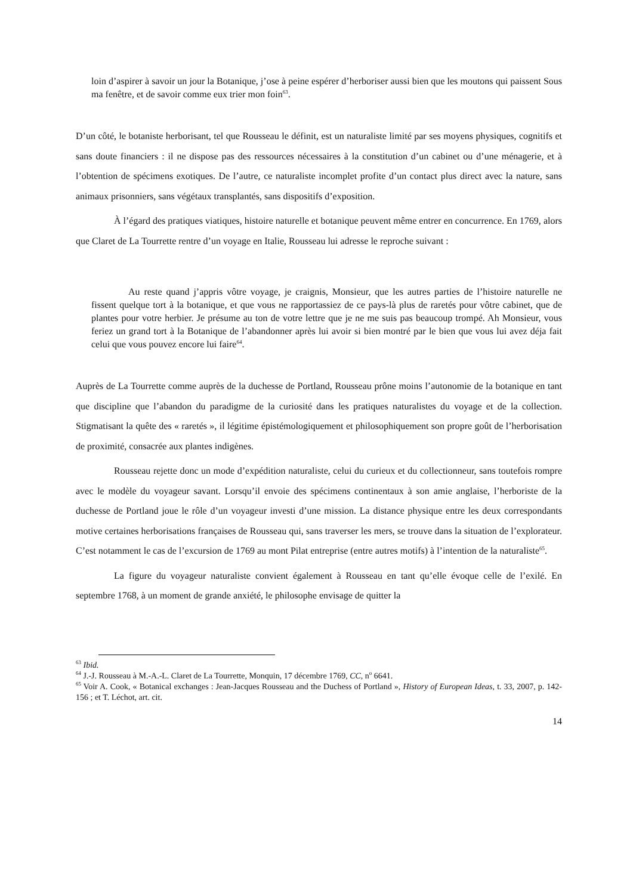loin d’aspirer à savoir un jour la Botanique, j’ose à peine espérer d’herboriser aussi bien que les moutons qui paissent Sous ma fenêtre, et de savoir comme eux trier mon foin<sup>63</sup>.
D’un côté, le botaniste herborisant, tel que Rousseau le définit, est un naturaliste limité par ses moyens physiques, cognitifs et sans doute financiers : il ne dispose pas des ressources nécessaires à la constitution d’un cabinet ou d’une ménagerie, et à l’obtention de spécimens exotiques. De l’autre, ce naturaliste incomplet profite d’un contact plus direct avec la nature, sans animaux prisonniers, sans végétaux transplantés, sans dispositifs d’exposition.
À l’égard des pratiques viatiques, histoire naturelle et botanique peuvent même entrer en concurrence. En 1769, alors que Claret de La Tourrette rentre d’un voyage en Italie, Rousseau lui adresse le reproche suivant :
Au reste quand j’appris vôtre voyage, je craignis, Monsieur, que les autres parties de l’histoire naturelle ne fissent quelque tort à la botanique, et que vous ne rapportassiez de ce pays-là plus de raretés pour vôtre cabinet, que de plantes pour votre herbier. Je présume au ton de votre lettre que je ne me suis pas beaucoup trompé. Ah Monsieur, vous feriez un grand tort à la Botanique de l’abandonner après lui avoir si bien montré par le bien que vous lui avez déja fait celui que vous pouvez encore lui faire<sup>64</sup>.
Auprès de La Tourrette comme auprès de la duchesse de Portland, Rousseau prône moins l’autonomie de la botanique en tant que discipline que l’abandon du paradigme de la curiosité dans les pratiques naturalistes du voyage et de la collection. Stigmatisant la quête des « raretés », il légitime épistémologiquement et philosophiquement son propre goût de l’herborisation de proximité, consacrée aux plantes indigènes.
Rousseau rejette donc un mode d’expédition naturaliste, celui du curieux et du collectionneur, sans toutefois rompre avec le modèle du voyageur savant. Lorsqu’il envoie des spécimens continentaux à son amie anglaise, l’herboriste de la duchesse de Portland joue le rôle d’un voyageur investi d’une mission. La distance physique entre les deux correspondants motive certaines herborisations françaises de Rousseau qui, sans traverser les mers, se trouve dans la situation de l’explorateur. C’est notamment le cas de l’excursion de 1769 au mont Pilat entreprise (entre autres motifs) à l’intention de la naturaliste<sup>65</sup>.
La figure du voyageur naturaliste convient également à Rousseau en tant qu’elle évoque celle de l’exilé. En septembre 1768, à un moment de grande anxiété, le philosophe envisage de quitter la
<sup>63</sup> Ibid.
<sup>64</sup> J.-J. Rousseau à M.-A.-L. Claret de La Tourrette, Monquin, 17 décembre 1769, CC, n<sup>o</sup> 6641.
<sup>65</sup> Voir A. Cook, « Botanical exchanges : Jean-Jacques Rousseau and the Duchess of Portland », History of European Ideas, t. 33, 2007, p. 142-156 ; et T. Léchot, art. cit.
14